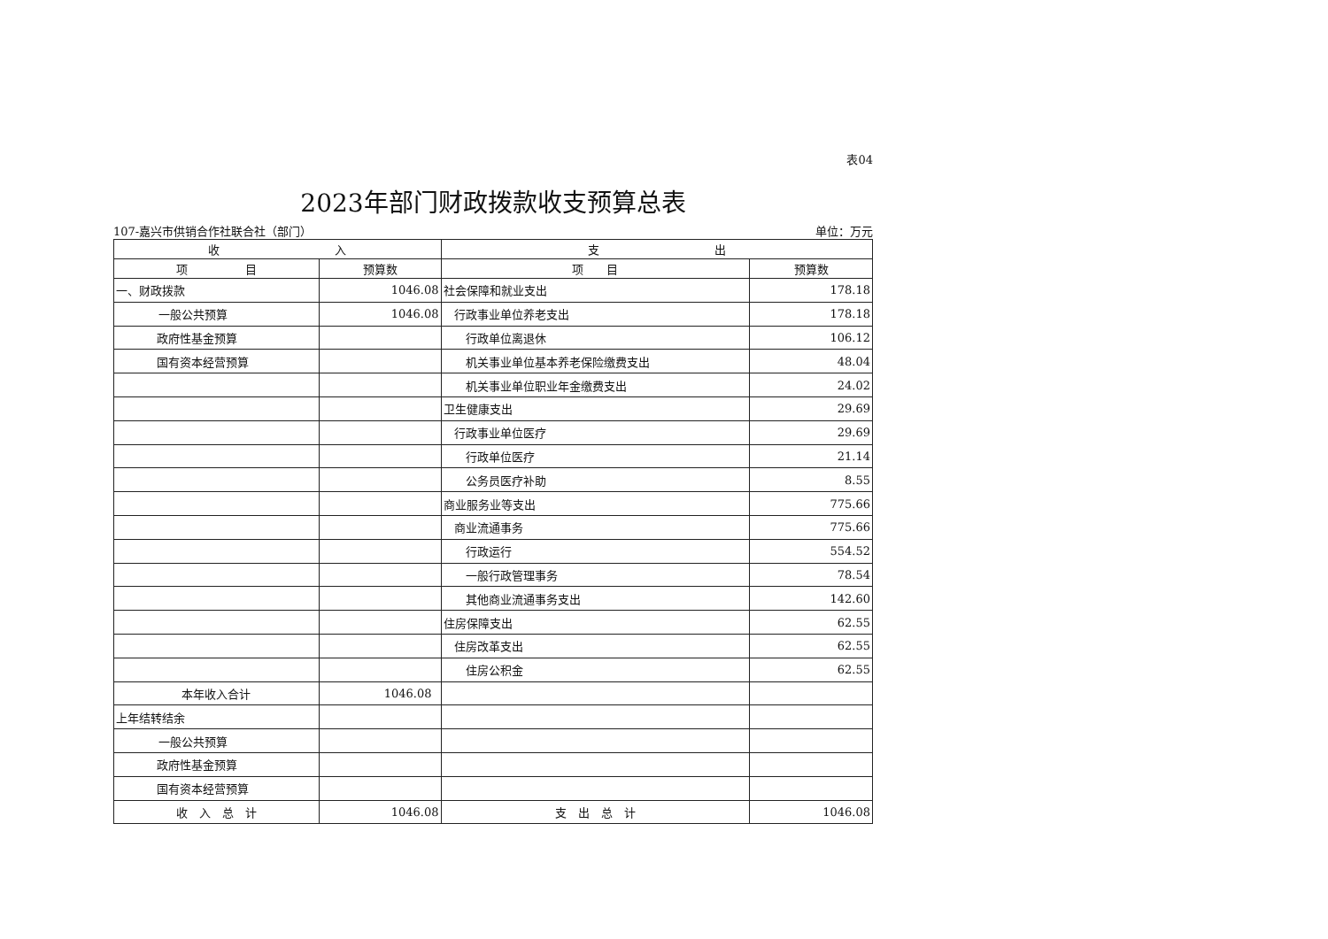表04
2023年部门财政拨款收支预算总表
107-嘉兴市供销合作社联合社（部门） 单位：万元
| 收 入 | | 支 出 | |
| --- | --- | --- | --- |
| 项 目 | 预算数 | 项 目 | 预算数 |
| 一、财政拨款 | 1046.08 | 社会保障和就业支出 | 178.18 |
| 一般公共预算 | 1046.08 | 行政事业单位养老支出 | 178.18 |
| 政府性基金预算 | | 行政单位离退休 | 106.12 |
| 国有资本经营预算 | | 机关事业单位基本养老保险缴费支出 | 48.04 |
| | | 机关事业单位职业年金缴费支出 | 24.02 |
| | | 卫生健康支出 | 29.69 |
| | | 行政事业单位医疗 | 29.69 |
| | | 行政单位医疗 | 21.14 |
| | | 公务员医疗补助 | 8.55 |
| | | 商业服务业等支出 | 775.66 |
| | | 商业流通事务 | 775.66 |
| | | 行政运行 | 554.52 |
| | | 一般行政管理事务 | 78.54 |
| | | 其他商业流通事务支出 | 142.60 |
| | | 住房保障支出 | 62.55 |
| | | 住房改革支出 | 62.55 |
| | | 住房公积金 | 62.55 |
| 本年收入合计 | 1046.08 | | |
| 上年结转结余 | | | |
| 一般公共预算 | | | |
| 政府性基金预算 | | | |
| 国有资本经营预算 | | | |
| 收 入 总 计 | 1046.08 | 支 出 总 计 | 1046.08 |